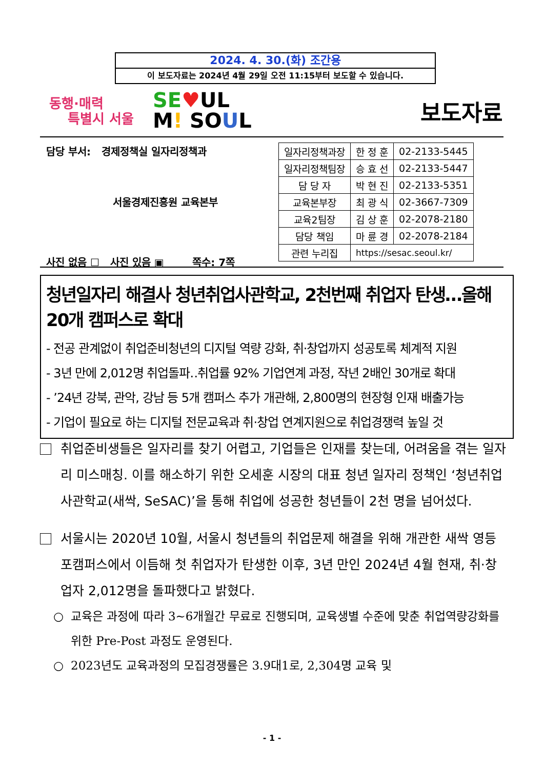2024. 4. 30.(화) 조간용
이 보도자료는 2024년 4월 29일 오전 11:15부터 보도할 수 있습니다.
동행·매력
특별시 서울
SE♥UL
M! SOUL
보도자료
담당 부서: 경제정책실 일자리정책과
서울경제진흥원 교육본부
사진 없음 ☐ 사진 있음 ▣ 쪽수: 7쪽
| 일자리정책과장 | 한 정 훈 | 02-2133-5445 |
| 일자리정책팀장 | 승 효 선 | 02-2133-5447 |
| 담 당 자 | 박 현 진 | 02-2133-5351 |
| 교육본부장 | 최 광 식 | 02-3667-7309 |
| 교육2팀장 | 김 상 훈 | 02-2078-2180 |
| 담당 책임 | 마 륜 경 | 02-2078-2184 |
| 관련 누리집 | https://sesac.seoul.kr/ | |
청년일자리 해결사 청년취업사관학교, 2천번째 취업자 탄생…올해 20개 캠퍼스로 확대
- 전공 관계없이 취업준비청년의 디지털 역량 강화, 취·창업까지 성공토록 체계적 지원
- 3년 만에 2,012명 취업돌파‥취업률 92% 기업연계 과정, 작년 2배인 30개로 확대
- ’24년 강북, 관악, 강남 등 5개 캠퍼스 추가 개관해, 2,800명의 현장형 인재 배출가능
- 기업이 필요로 하는 디지털 전문교육과 취·창업 연계지원으로 취업경쟁력 높일 것
취업준비생들은 일자리를 찾기 어렵고, 기업들은 인재를 찾는데, 어려움을 겪는 일자리 미스매칭. 이를 해소하기 위한 오세훈 시장의 대표 청년 일자리 정책인 ‘청년취업사관학교(새싹, SeSAC)’을 통해 취업에 성공한 청년들이 2천 명을 넘어섰다.
서울시는 2020년 10월, 서울시 청년들의 취업문제 해결을 위해 개관한 새싹 영등포캠퍼스에서 이듬해 첫 취업자가 탄생한 이후, 3년 만인 2024년 4월 현재, 취·창업자 2,012명을 돌파했다고 밝혔다.
○ 교육은 과정에 따라 3~6개월간 무료로 진행되며, 교육생별 수준에 맞춘 취업역량강화를 위한 Pre-Post 과정도 운영된다.
○ 2023년도 교육과정의 모집경쟁률은 3.9대1로, 2,304명 교육 및
- 1 -